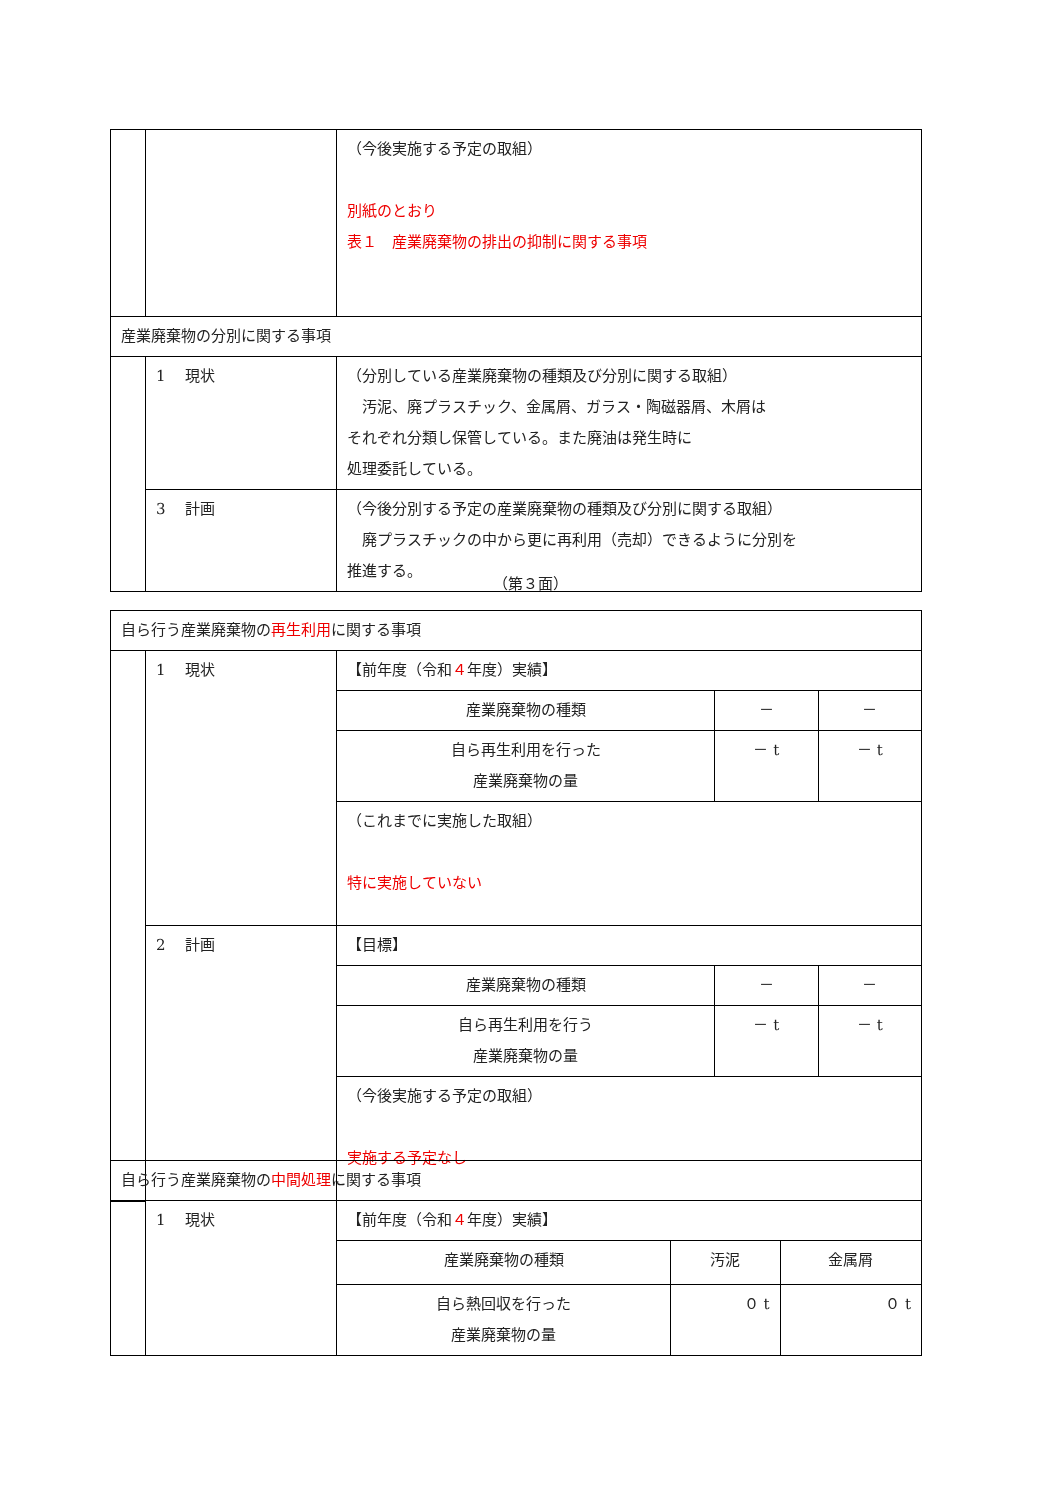| | | （今後実施する予定の取組） 別紙のとおり 表１ 産業廃棄物の排出の抑制に関する事項 |
| 産業廃棄物の分別に関する事項 | | |
| | 1 現状 | （分別している産業廃棄物の種類及び分別に関する取組） 汚泥、廃プラスチック、金属屑、ガラス・陶磁器屑、木屑は それぞれ分類し保管している。また廃油は発生時に 処理委託している。 |
| | 3 計画 | （今後分別する予定の産業廃棄物の種類及び分別に関する取組） 廃プラスチックの中から更に再利用（売却）できるように分別を 推進する。 |
（第３面）
| 自ら行う産業廃棄物の 再生利用 に関する事項 | | | | |
| | 1 現状 | 【前年度（令和 ４ 年度）実績】 | | |
| | | 産業廃棄物の種類 | － | － |
| | | 自ら再生利用を行った 産業廃棄物の量 | － t | － t |
| | | （これまでに実施した取組） 特に実施していない | | |
| | 2 計画 | 【目標】 | | |
| | | 産業廃棄物の種類 | － | － |
| | | 自ら再生利用を行う 産業廃棄物の量 | － t | － t |
| | | （今後実施する予定の取組） 実施する予定なし | | |
| 自ら行う産業廃棄物の 中間処理 に関する事項 | | | | |
| | 1 現状 | 【前年度（令和 ４ 年度）実績】 | | |
| | | 産業廃棄物の種類 | 汚泥 | 金属屑 |
| | | 自ら熱回収を行った 産業廃棄物の量 | ０ t | ０ t |